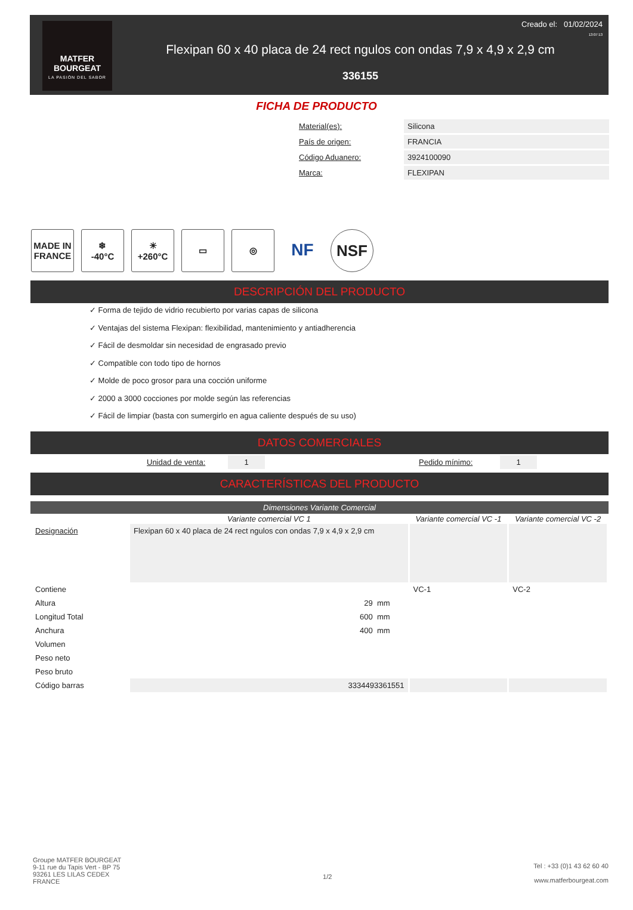MATFER
BOURGEAT
LA PASIÓN DEL SABOR
Creado el: 01/02/2024
13:07:13
Flexipan 60 x 40 placa de 24 rect ngulos con ondas 7,9 x 4,9 x 2,9 cm
336155
FICHA DE PRODUCTO
| Material(es): | Silicona |
| País de origen: | FRANCIA |
| Código Aduanero: | 3924100090 |
| Marca: | FLEXIPAN |
MADE IN FRANCE
❄
-40°C
☀
+260°C
▭ ◎
NF NSF
DESCRIPCIÓN DEL PRODUCTO
✓ Forma de tejido de vidrio recubierto por varias capas de silicona
✓ Ventajas del sistema Flexipan: flexibilidad, mantenimiento y antiadherencia
✓ Fácil de desmoldar sin necesidad de engrasado previo
✓ Compatible con todo tipo de hornos
✓ Molde de poco grosor para una cocción uniforme
✓ 2000 a 3000 cocciones por molde según las referencias
✓ Fácil de limpiar (basta con sumergirlo en agua caliente después de su uso)
DATOS COMERCIALES
| Unidad de venta: | 1 | | Pedido mínimo: | 1 |
CARACTERÍSTICAS DEL PRODUCTO
Dimensiones Variante Comercial
| | Variante comercial VC 1 | Variante comercial VC -1 | Variante comercial VC -2 |
| --- | --- | --- | --- |
| Designación | Flexipan 60 x 40 placa de 24 rect ngulos con ondas 7,9 x 4,9 x 2,9 cm | | |
| Contiene | | VC-1 | VC-2 |
| Altura | 29 mm | | |
| Longitud Total | 600 mm | | |
| Anchura | 400 mm | | |
| Volumen | | | |
| Peso neto | | | |
| Peso bruto | | | |
| Código barras | 3334493361551 | | |
Groupe MATFER BOURGEAT
9-11 rue du Tapis Vert - BP 75
93261 LES LILAS CEDEX
FRANCE
1/2
Tel : +33 (0)1 43 62 60 40
www.matferbourgeat.com